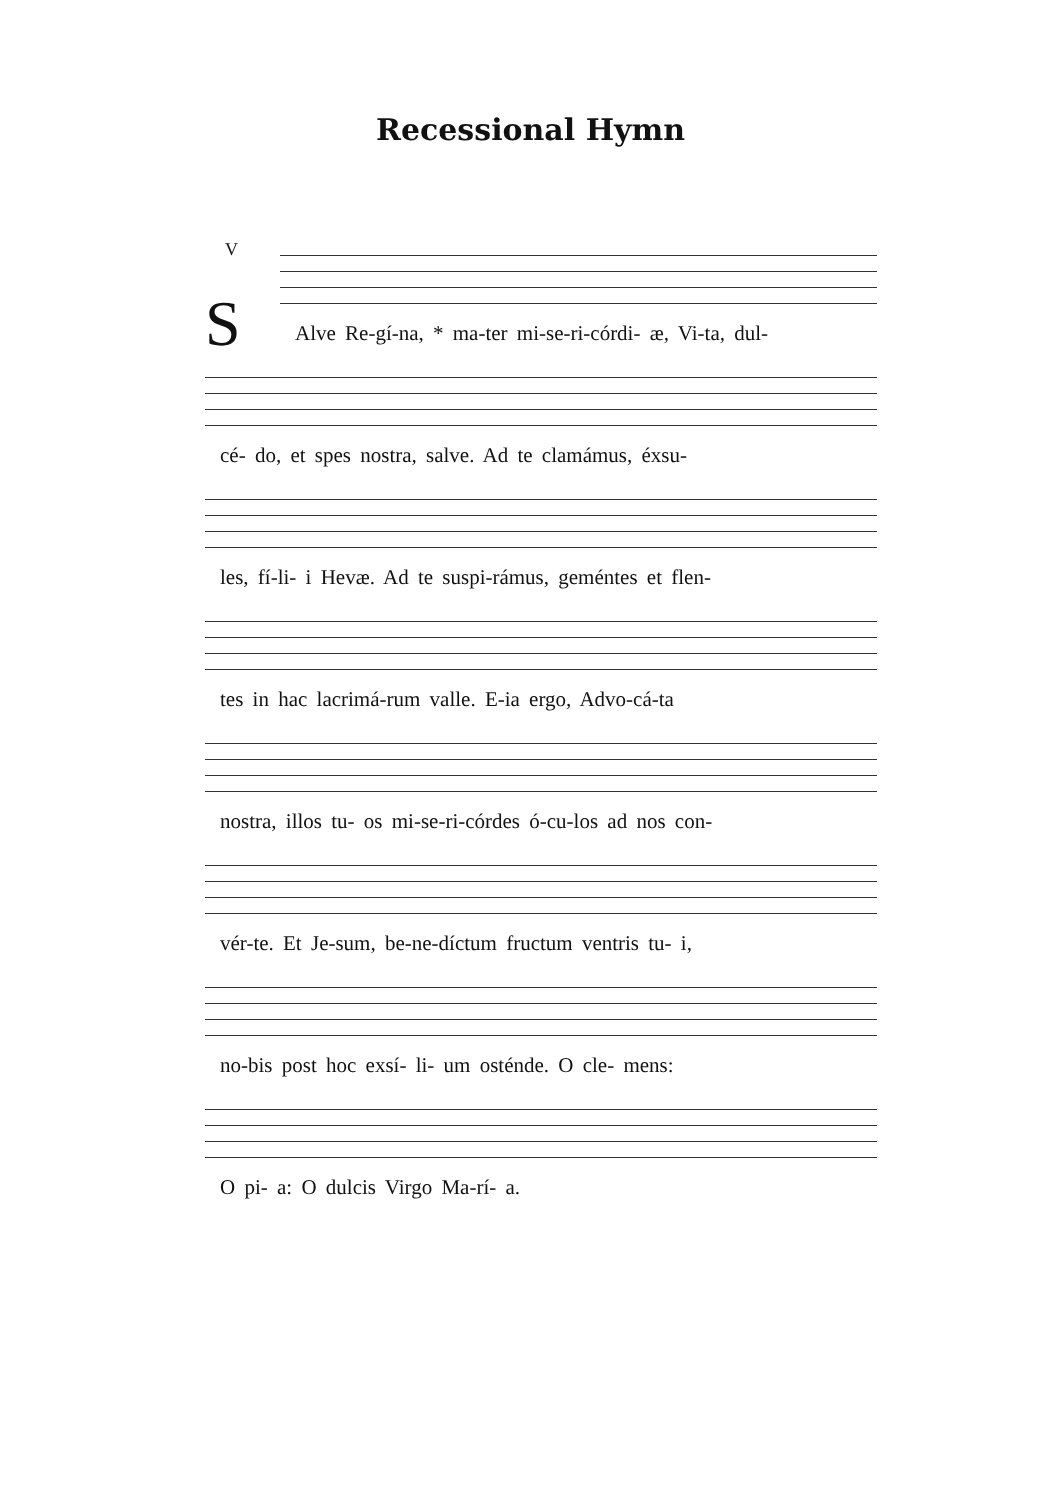Recessional Hymn
V
S
Alve Re-gí-na, * ma-ter mi-se-ri-córdi- æ, Vi-ta, dul-
cé- do, et spes nostra, salve. Ad te clamámus, éxsu-
les, fí-li- i Hevæ. Ad te suspi-rámus, geméntes et flen-
tes in hac lacrimá-rum valle. E-ia ergo, Advo-cá-ta
nostra, illos tu- os mi-se-ri-córdes ó-cu-los ad nos con-
vér-te. Et Je-sum, be-ne-díctum fructum ventris tu- i,
no-bis post hoc exsí- li- um osténde. O cle- mens:
O pi- a: O dulcis Virgo Ma-rí- a.